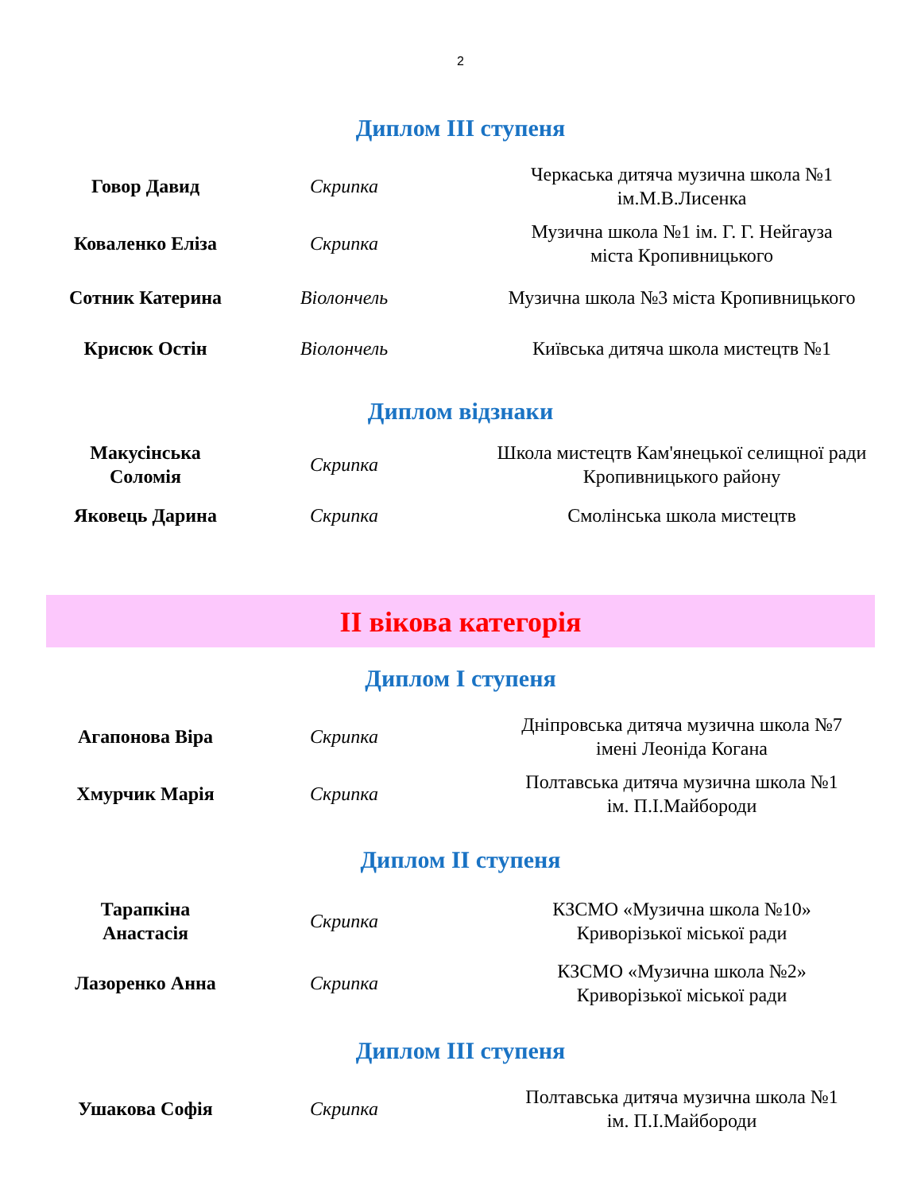2
Диплом III ступеня
| Говор Давид | Скрипка | Черкаська дитяча музична школа №1 ім.М.В.Лисенка |
| Коваленко Еліза | Скрипка | Музична школа №1 ім. Г. Г. Нейгауза міста Кропивницького |
| Сотник Катерина | Віолончель | Музична школа №3 міста Кропивницького |
| Крисюк Остін | Віолончель | Київська дитяча школа мистецтв №1 |
Диплом відзнаки
| Макусінська Соломія | Скрипка | Школа мистецтв Кам'янецької селищної ради Кропивницького району |
| Яковець Дарина | Скрипка | Смолінська школа мистецтв |
ІІ вікова категорія
Диплом І ступеня
| Агапонова Віра | Скрипка | Дніпровська дитяча музична школа №7 імені Леоніда Когана |
| Хмурчик Марія | Скрипка | Полтавська дитяча музична школа №1 ім. П.І.Майбороди |
Диплом ІІ ступеня
| Тарапкіна Анастасія | Скрипка | КЗСМО «Музична школа №10» Криворізької міської ради |
| Лазоренко Анна | Скрипка | КЗСМО «Музична школа №2» Криворізької міської ради |
Диплом ІІІ ступеня
| Ушакова Софія | Скрипка | Полтавська дитяча музична школа №1 ім. П.І.Майбороди |